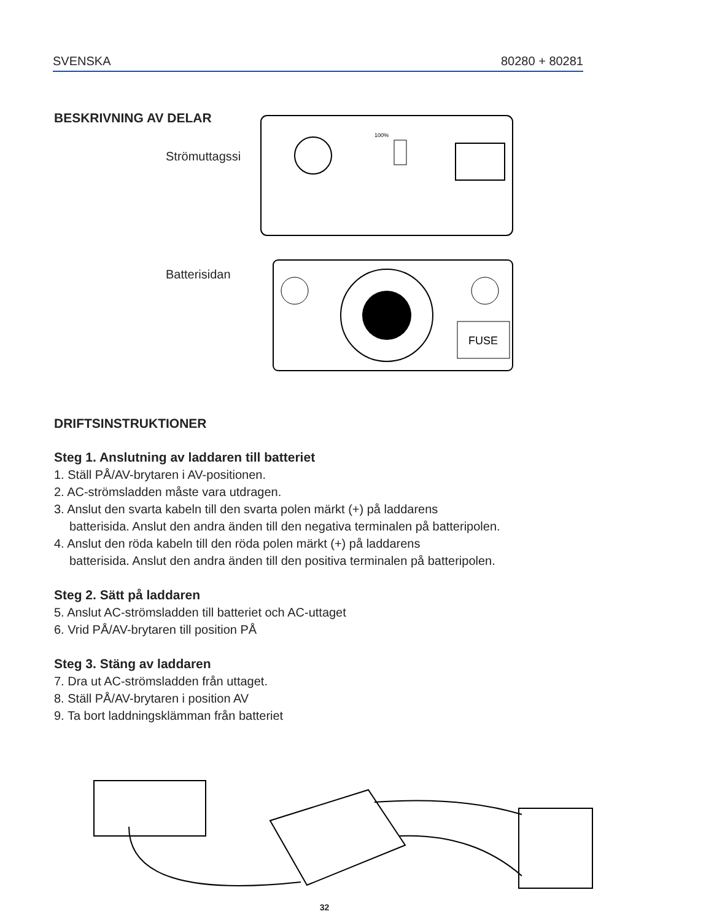SVENSKA 80280 + 80281
BESKRIVNING AV DELAR
Strömuttagssi
Batterisidan
100%
FUSE
DRIFTSINSTRUKTIONER
Steg 1. Anslutning av laddaren till batteriet
1. Ställ PÅ/AV-brytaren i AV-positionen.
2. AC-strömsladden måste vara utdragen.
3. Anslut den svarta kabeln till den svarta polen märkt (+) på laddarens
batterisida. Anslut den andra änden till den negativa terminalen på batteripolen.
4. Anslut den röda kabeln till den röda polen märkt (+) på laddarens
batterisida. Anslut den andra änden till den positiva terminalen på batteripolen.
Steg 2. Sätt på laddaren
5. Anslut AC-strömsladden till batteriet och AC-uttaget
6. Vrid PÅ/AV-brytaren till position PÅ
Steg 3. Stäng av laddaren
7. Dra ut AC-strömsladden från uttaget.
8. Ställ PÅ/AV-brytaren i position AV
9. Ta bort laddningsklämman från batteriet
32